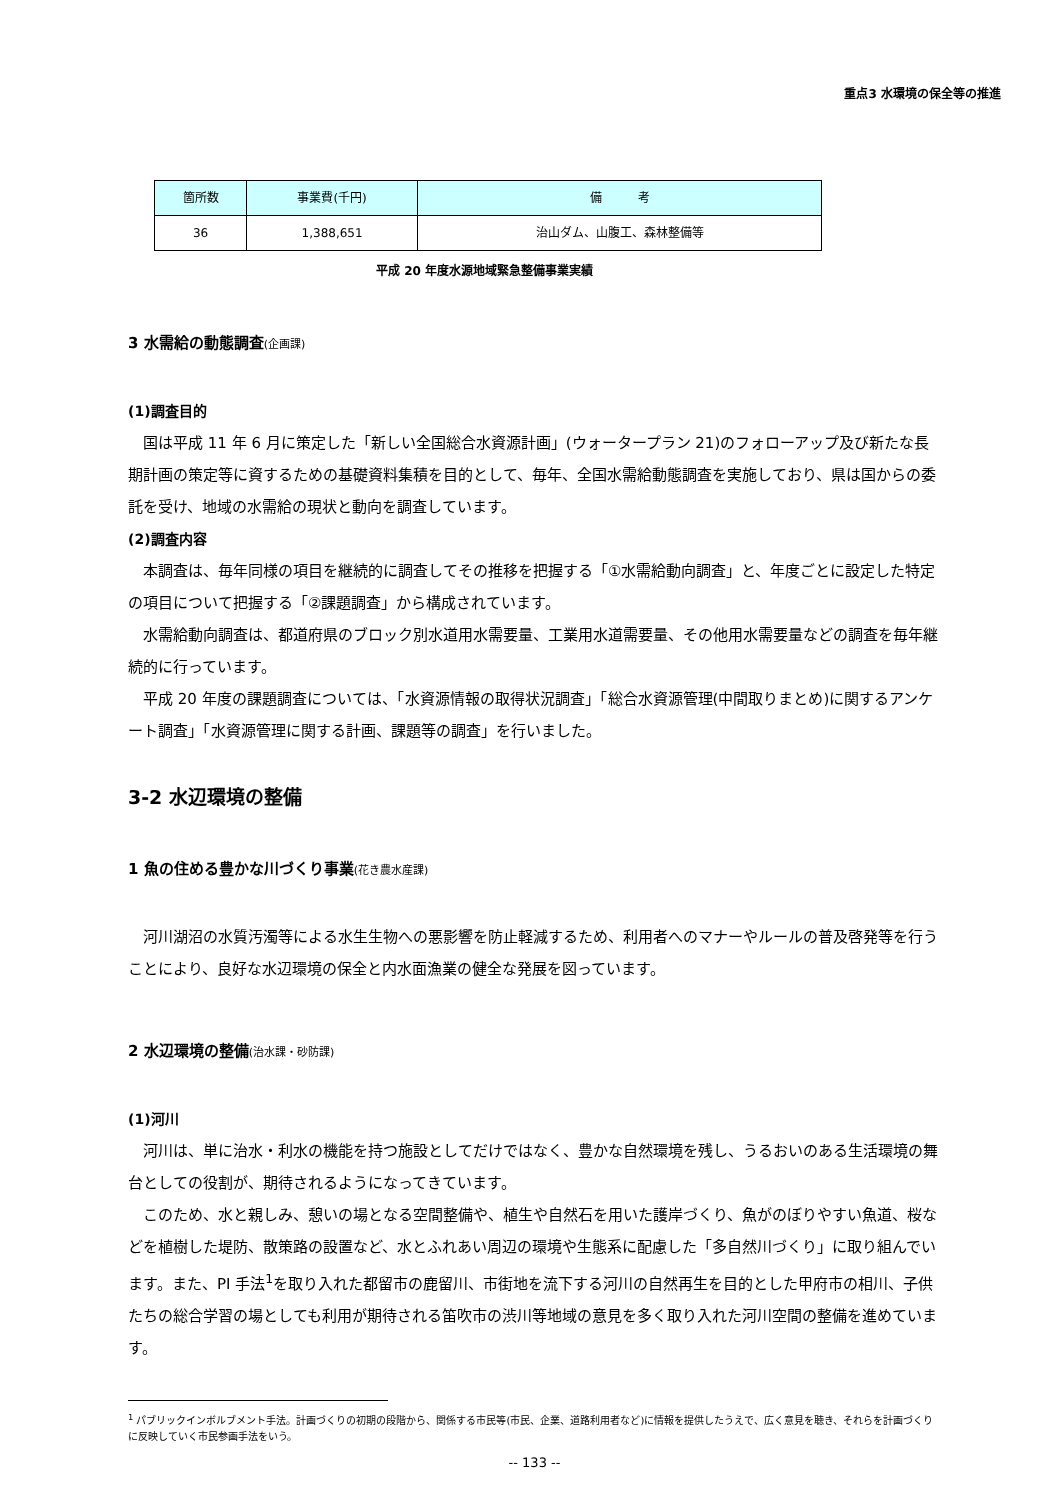重点3 水環境の保全等の推進
| 箇所数 | 事業費(千円) | 備 考 |
| --- | --- | --- |
| 36 | 1,388,651 | 治山ダム、山腹工、森林整備等 |
平成 20 年度水源地域緊急整備事業実績
3 水需給の動態調査(企画課)
(1)調査目的
国は平成 11 年 6 月に策定した「新しい全国総合水資源計画」(ウォータープラン 21)のフォローアップ及び新たな長期計画の策定等に資するための基礎資料集積を目的として、毎年、全国水需給動態調査を実施しており、県は国からの委託を受け、地域の水需給の現状と動向を調査しています。
(2)調査内容
本調査は、毎年同様の項目を継続的に調査してその推移を把握する「①水需給動向調査」と、年度ごとに設定した特定の項目について把握する「②課題調査」から構成されています。
水需給動向調査は、都道府県のブロック別水道用水需要量、工業用水道需要量、その他用水需要量などの調査を毎年継続的に行っています。
平成 20 年度の課題調査については、「水資源情報の取得状況調査」「総合水資源管理(中間取りまとめ)に関するアンケート調査」「水資源管理に関する計画、課題等の調査」を行いました。
3-2 水辺環境の整備
1 魚の住める豊かな川づくり事業(花き農水産課)
河川湖沼の水質汚濁等による水生生物への悪影響を防止軽減するため、利用者へのマナーやルールの普及啓発等を行うことにより、良好な水辺環境の保全と内水面漁業の健全な発展を図っています。
2 水辺環境の整備(治水課・砂防課)
(1)河川
河川は、単に治水・利水の機能を持つ施設としてだけではなく、豊かな自然環境を残し、うるおいのある生活環境の舞台としての役割が、期待されるようになってきています。
このため、水と親しみ、憩いの場となる空間整備や、植生や自然石を用いた護岸づくり、魚がのぼりやすい魚道、桜などを植樹した堤防、散策路の設置など、水とふれあい周辺の環境や生態系に配慮した「多自然川づくり」に取り組んでいます。また、PI 手法<sup>1</sup>を取り入れた都留市の鹿留川、市街地を流下する河川の自然再生を目的とした甲府市の相川、子供たちの総合学習の場としても利用が期待される笛吹市の渋川等地域の意見を多く取り入れた河川空間の整備を進めています。
<sup>1</sup> パブリックインボルブメント手法。計画づくりの初期の段階から、関係する市民等(市民、企業、道路利用者など)に情報を提供したうえで、広く意見を聴き、それらを計画づくりに反映していく市民参画手法をいう。
-- 133 --